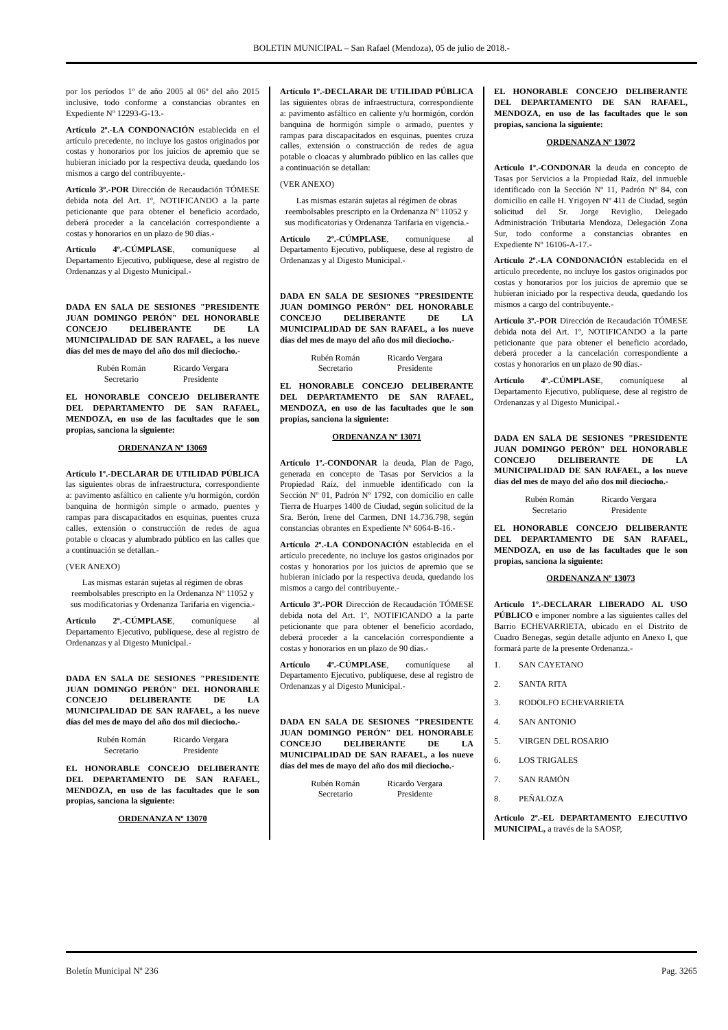BOLETIN MUNICIPAL – San Rafael (Mendoza), 05 de julio de 2018.-
por los períodos 1º de año 2005 al 06º del año 2015 inclusive, todo conforme a constancias obrantes en Expediente Nº 12293-G-13.-
Artículo 2º.-LA CONDONACIÓN establecida en el artículo precedente, no incluye los gastos originados por costas y honorarios por los juicios de apremio que se hubieran iniciado por la respectiva deuda, quedando los mismos a cargo del contribuyente.-
Artículo 3º.-POR Dirección de Recaudación TÓMESE debida nota del Art. 1º, NOTIFICANDO a la parte peticionante que para obtener el beneficio acordado, deberá proceder a la cancelación correspondiente a costas y honorarios en un plazo de 90 días.-
Artículo 4º.-CÚMPLASE, comuníquese al Departamento Ejecutivo, publíquese, dese al registro de Ordenanzas y al Digesto Municipal.-
DADA EN SALA DE SESIONES "PRESIDENTE JUAN DOMINGO PERÓN" DEL HONORABLE CONCEJO DELIBERANTE DE LA MUNICIPALIDAD DE SAN RAFAEL, a los nueve días del mes de mayo del año dos mil dieciocho.-
Rubén Román
Secretario
Ricardo Vergara
Presidente
EL HONORABLE CONCEJO DELIBERANTE DEL DEPARTAMENTO DE SAN RAFAEL, MENDOZA, en uso de las facultades que le son propias, sanciona la siguiente:
ORDENANZA Nº 13069
Artículo 1º.-DECLARAR DE UTILIDAD PÚBLICA las siguientes obras de infraestructura, correspondiente a: pavimento asfáltico en caliente y/u hormigón, cordón banquina de hormigón simple o armado, puentes y rampas para discapacitados en esquinas, puentes cruza calles, extensión o construcción de redes de agua potable o cloacas y alumbrado público en las calles que a continuación se detallan.-
(VER ANEXO)
Las mismas estarán sujetas al régimen de obras reembolsables prescripto en la Ordenanza Nº 11052 y sus modificatorias y Ordenanza Tarifaria en vigencia.-
Artículo 2º.-CÚMPLASE, comuníquese al Departamento Ejecutivo, publíquese, dese al registro de Ordenanzas y al Digesto Municipal.-
DADA EN SALA DE SESIONES "PRESIDENTE JUAN DOMINGO PERÓN" DEL HONORABLE CONCEJO DELIBERANTE DE LA MUNICIPALIDAD DE SAN RAFAEL, a los nueve días del mes de mayo del año dos mil dieciocho.-
Rubén Román
Secretario
Ricardo Vergara
Presidente
EL HONORABLE CONCEJO DELIBERANTE DEL DEPARTAMENTO DE SAN RAFAEL, MENDOZA, en uso de las facultades que le son propias, sanciona la siguiente:
ORDENANZA Nº 13070
Artículo 1º.-DECLARAR DE UTILIDAD PÚBLICA las siguientes obras de infraestructura, correspondiente a: pavimento asfáltico en caliente y/u hormigón, cordón banquina de hormigón simple o armado, puentes y rampas para discapacitados en esquinas, puentes cruza calles, extensión o construcción de redes de agua potable o cloacas y alumbrado público en las calles que a continuación se detallan:
(VER ANEXO)
Las mismas estarán sujetas al régimen de obras reembolsables prescripto en la Ordenanza Nº 11052 y sus modificatorias y Ordenanza Tarifaria en vigencia.-
Artículo 2º.-CÚMPLASE, comuníquese al Departamento Ejecutivo, publíquese, dese al registro de Ordenanzas y al Digesto Municipal.-
DADA EN SALA DE SESIONES "PRESIDENTE JUAN DOMINGO PERÓN" DEL HONORABLE CONCEJO DELIBERANTE DE LA MUNICIPALIDAD DE SAN RAFAEL, a los nueve días del mes de mayo del año dos mil dieciocho.-
Rubén Román
Secretario
Ricardo Vergara
Presidente
EL HONORABLE CONCEJO DELIBERANTE DEL DEPARTAMENTO DE SAN RAFAEL, MENDOZA, en uso de las facultades que le son propias, sanciona la siguiente:
ORDENANZA Nº 13071
Artículo 1º.-CONDONAR la deuda, Plan de Pago, generada en concepto de Tasas por Servicios a la Propiedad Raíz, del inmueble identificado con la Sección Nº 01, Padrón Nº 1792, con domicilio en calle Tierra de Huarpes 1400 de Ciudad, según solicitud de la Sra. Berón, Irene del Carmen, DNI 14.736.798, según constancias obrantes en Expediente Nº 6064-B-16.-
Artículo 2º.-LA CONDONACIÓN establecida en el artículo precedente, no incluye los gastos originados por costas y honorarios por los juicios de apremio que se hubieran iniciado por la respectiva deuda, quedando los mismos a cargo del contribuyente.-
Artículo 3º.-POR Dirección de Recaudación TÓMESE debida nota del Art. 1º, NOTIFICANDO a la parte peticionante que para obtener el beneficio acordado, deberá proceder a la cancelación correspondiente a costas y honorarios en un plazo de 90 días.-
Artículo 4º.-CÚMPLASE, comuníquese al Departamento Ejecutivo, publíquese, dese al registro de Ordenanzas y al Digesto Municipal.-
DADA EN SALA DE SESIONES "PRESIDENTE JUAN DOMINGO PERÓN" DEL HONORABLE CONCEJO DELIBERANTE DE LA MUNICIPALIDAD DE SAN RAFAEL, a los nueve días del mes de mayo del año dos mil dieciocho.-
Rubén Román
Secretario
Ricardo Vergara
Presidente
EL HONORABLE CONCEJO DELIBERANTE DEL DEPARTAMENTO DE SAN RAFAEL, MENDOZA, en uso de las facultades que le son propias, sanciona la siguiente:
ORDENANZA Nº 13072
Artículo 1º.-CONDONAR la deuda en concepto de Tasas por Servicios a la Propiedad Raíz, del inmueble identificado con la Sección Nº 11, Padrón Nº 84, con domicilio en calle H. Yrigoyen Nº 411 de Ciudad, según solicitud del Sr. Jorge Reviglio, Delegado Administración Tributaria Mendoza, Delegación Zona Sur, todo conforme a constancias obrantes en Expediente Nº 16106-A-17.-
Artículo 2º.-LA CONDONACIÓN establecida en el artículo precedente, no incluye los gastos originados por costas y honorarios por los juicios de apremio que se hubieran iniciado por la respectiva deuda, quedando los mismos a cargo del contribuyente.-
Artículo 3º.-POR Dirección de Recaudación TÓMESE debida nota del Art. 1º, NOTIFICANDO a la parte peticionante que para obtener el beneficio acordado, deberá proceder a la cancelación correspondiente a costas y honorarios en un plazo de 90 días.-
Artículo 4º.-CÚMPLASE, comuníquese al Departamento Ejecutivo, publíquese, dese al registro de Ordenanzas y al Digesto Municipal.-
DADA EN SALA DE SESIONES "PRESIDENTE JUAN DOMINGO PERÓN" DEL HONORABLE CONCEJO DELIBERANTE DE LA MUNICIPALIDAD DE SAN RAFAEL, a los nueve días del mes de mayo del año dos mil dieciocho.-
Rubén Román
Secretario
Ricardo Vergara
Presidente
EL HONORABLE CONCEJO DELIBERANTE DEL DEPARTAMENTO DE SAN RAFAEL, MENDOZA, en uso de las facultades que le son propias, sanciona la siguiente:
ORDENANZA Nº 13073
Artículo 1º.-DECLARAR LIBERADO AL USO PÚBLICO e imponer nombre a las siguientes calles del Barrio ECHEVARRIETA, ubicado en el Distrito de Cuadro Benegas, según detalle adjunto en Anexo I, que formará parte de la presente Ordenanza.-
1. SAN CAYETANO
2. SANTA RITA
3. RODOLFO ECHEVARRIETA
4. SAN ANTONIO
5. VIRGEN DEL ROSARIO
6. LOS TRIGALES
7. SAN RAMÓN
8. PEÑALOZA
Artículo 2º.-EL DEPARTAMENTO EJECUTIVO MUNICIPAL, a través de la SAOSP,
Boletín Municipal Nº 236 Pag. 3265